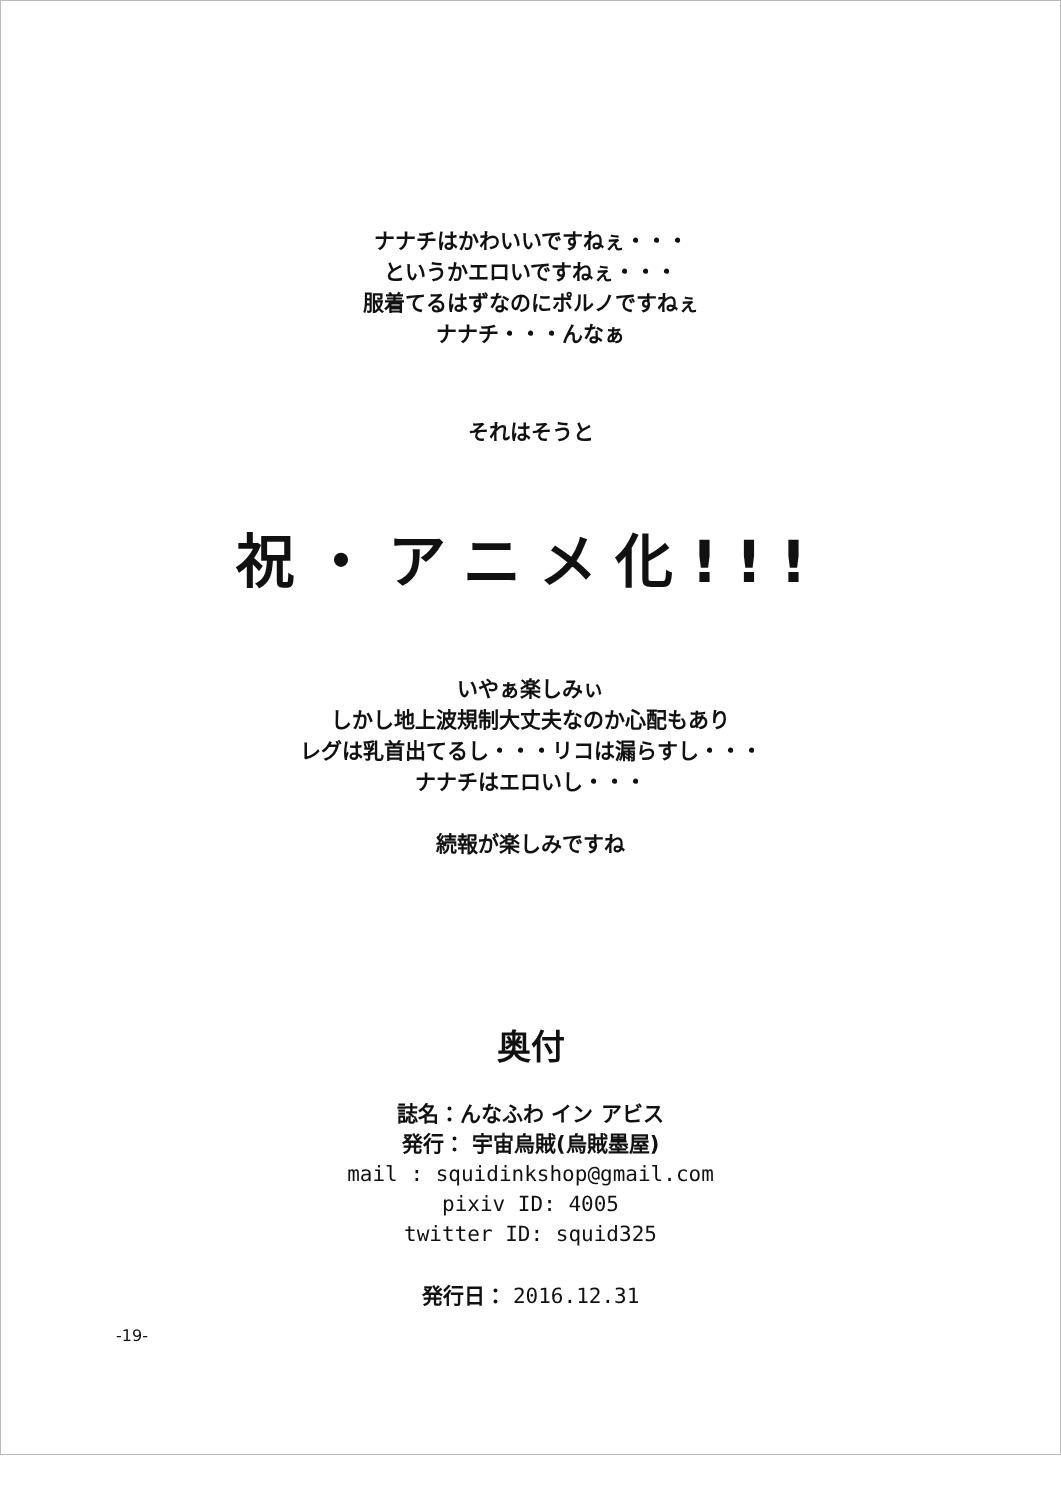ナナチはかわいいですねぇ・・・
というかエロいですねぇ・・・
服着てるはずなのにポルノですねぇ
ナナチ・・・んなぁ
それはそうと
祝・アニメ化!!!
いやぁ楽しみぃ
しかし地上波規制大丈夫なのか心配もあり
レグは乳首出てるし・・・リコは漏らすし・・・
ナナチはエロいし・・・
続報が楽しみですね
奥付
誌名：んなふわ イン アビス
発行： 宇宙烏賊(烏賊墨屋)
mail : squidinkshop@gmail.com
pixiv ID: 4005
twitter ID: squid325
発行日： 2016.12.31
-19-